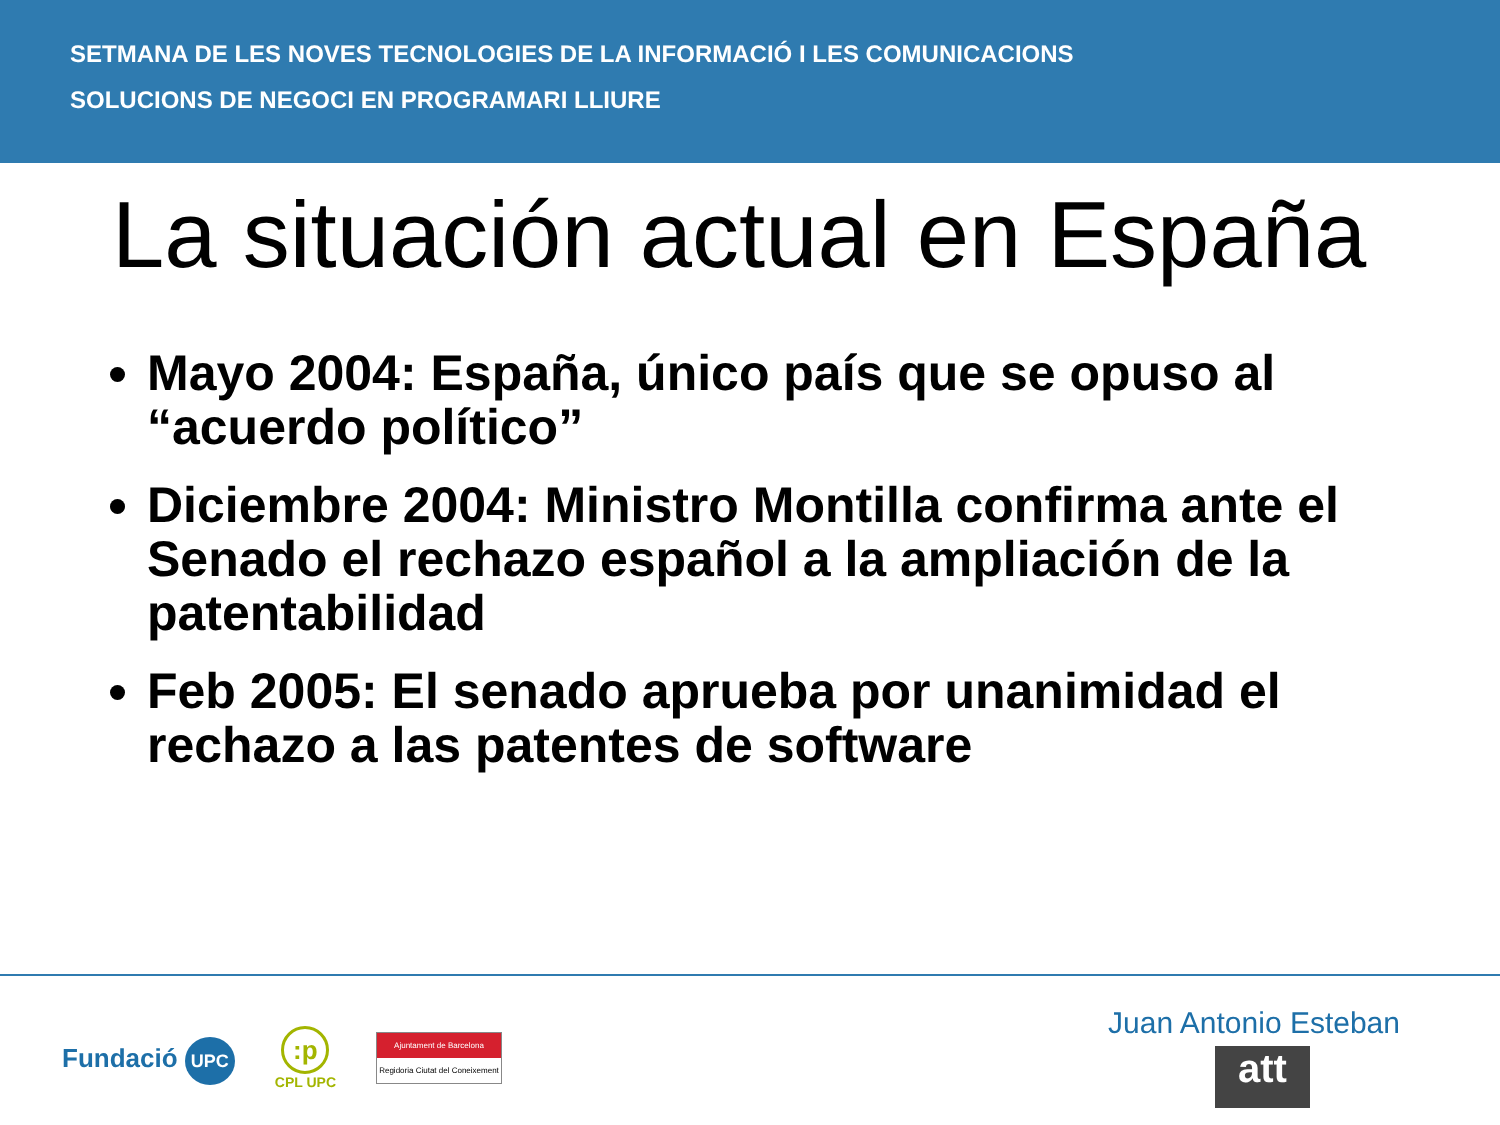SETMANA DE LES NOVES TECNOLOGIES DE LA INFORMACIÓ I LES COMUNICACIONS
SOLUCIONS DE NEGOCI EN PROGRAMARI LLIURE
La situación actual en España
Mayo 2004: España, único país que se opuso al “acuerdo político”
Diciembre 2004: Ministro Montilla confirma ante el Senado el rechazo español a la ampliación de la patentabilidad
Feb 2005: El senado aprueba por unanimidad el rechazo a las patentes de software
Fundació UPC
:p
CPL UPC
Ajuntament de Barcelona
Regidoria Ciutat del Coneixement
Juan Antonio Esteban
att